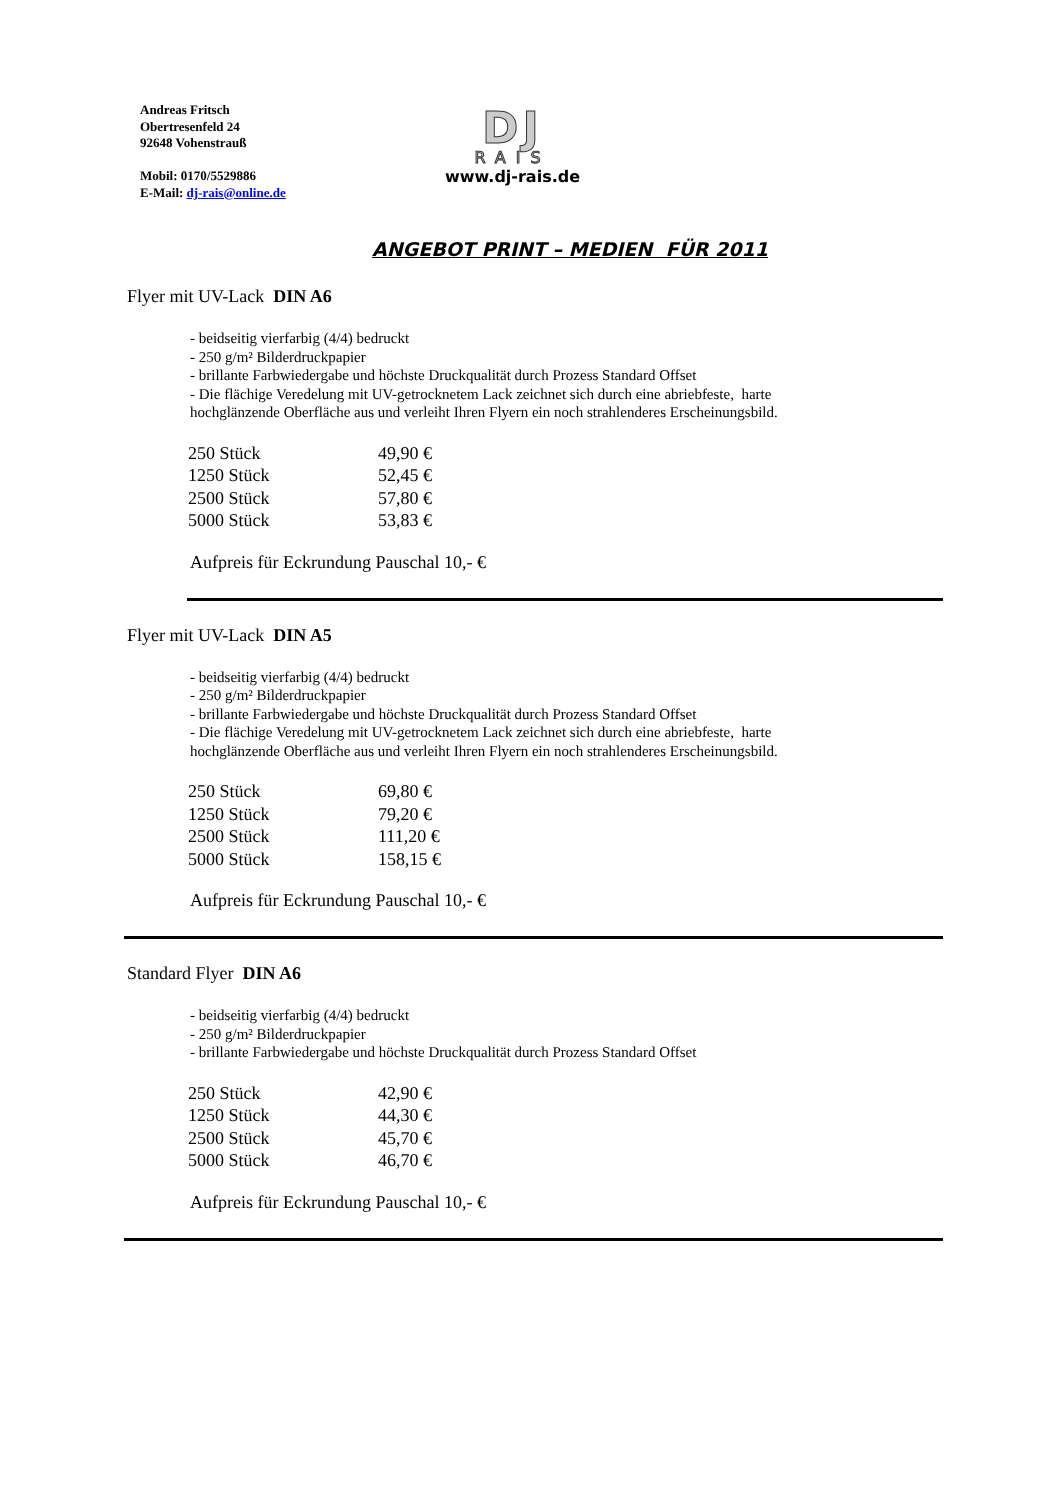Andreas Fritsch
Obertresenfeld 24
92648 Vohenstrauß
Mobil: 0170/5529886
E-Mail: dj-rais@online.de
DJ
RAIS
www.dj-rais.de
ANGEBOT PRINT – MEDIEN FÜR 2011
Flyer mit UV-Lack DIN A6
- beidseitig vierfarbig (4/4) bedruckt
- 250 g/m² Bilderdruckpapier
- brillante Farbwiedergabe und höchste Druckqualität durch Prozess Standard Offset
- Die flächige Veredelung mit UV-getrocknetem Lack zeichnet sich durch eine abriebfeste, harte hochglänzende Oberfläche aus und verleiht Ihren Flyern ein noch strahlenderes Erscheinungsbild.
| 250 Stück | 49,90 € |
| 1250 Stück | 52,45 € |
| 2500 Stück | 57,80 € |
| 5000 Stück | 53,83 € |
Aufpreis für Eckrundung Pauschal 10,- €
Flyer mit UV-Lack DIN A5
- beidseitig vierfarbig (4/4) bedruckt
- 250 g/m² Bilderdruckpapier
- brillante Farbwiedergabe und höchste Druckqualität durch Prozess Standard Offset
- Die flächige Veredelung mit UV-getrocknetem Lack zeichnet sich durch eine abriebfeste, harte hochglänzende Oberfläche aus und verleiht Ihren Flyern ein noch strahlenderes Erscheinungsbild.
| 250 Stück | 69,80 € |
| 1250 Stück | 79,20 € |
| 2500 Stück | 111,20 € |
| 5000 Stück | 158,15 € |
Aufpreis für Eckrundung Pauschal 10,- €
Standard Flyer DIN A6
- beidseitig vierfarbig (4/4) bedruckt
- 250 g/m² Bilderdruckpapier
- brillante Farbwiedergabe und höchste Druckqualität durch Prozess Standard Offset
| 250 Stück | 42,90 € |
| 1250 Stück | 44,30 € |
| 2500 Stück | 45,70 € |
| 5000 Stück | 46,70 € |
Aufpreis für Eckrundung Pauschal 10,- €